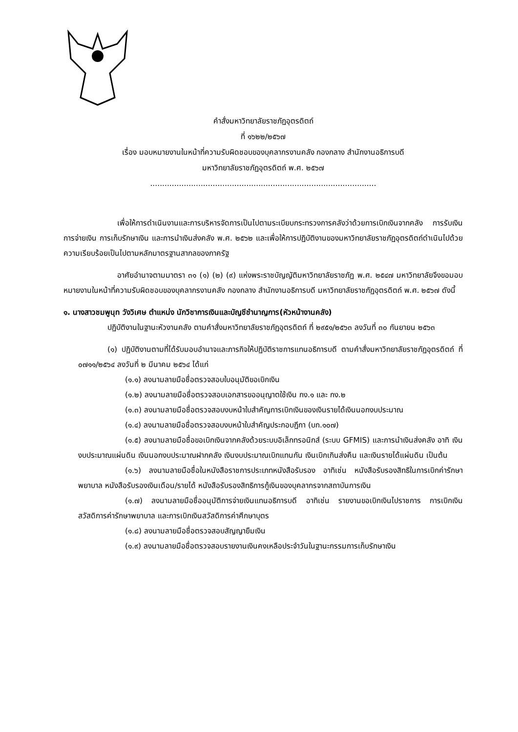คำสั่งมหาวิทยาลัยราชภัฏอุตรดิตถ์
ที่ ๑๖๒๒/๒๕๖๗
เรื่อง มอบหมายงานในหน้าที่ความรับผิดชอบของบุคลากรงานคลัง กองกลาง สำนักงานอธิการบดี
มหาวิทยาลัยราชภัฏอุตรดิตถ์ พ.ศ. ๒๕๖๗
..............................................................................................
เพื่อให้การดำเนินงานและการบริหารจัดการเป็นไปตามระเบียบกระทรวงการคลังว่าด้วยการเบิกเงินจากคลัง การรับเงิน การจ่ายเงิน การเก็บรักษาเงิน และการนำเงินส่งคลัง พ.ศ. ๒๕๖๒ และเพื่อให้การปฏิบัติงานของมหาวิทยาลัยราชภัฏอุตรดิตถ์ดำเนินไปด้วยความเรียบร้อยเป็นไปตามหลักมาตรฐานสากลของภาครัฐ
อาศัยอำนาจตามมาตรา ๓๑ (๑) (๒) (๙) แห่งพระราชบัญญัติมหาวิทยาลัยราชภัฏ พ.ศ. ๒๕๔๗ มหาวิทยาลัยจึงขอมอบหมายงานในหน้าที่ความรับผิดชอบของบุคลากรงานคลัง กองกลาง สำนักงานอธิการบดี มหาวิทยาลัยราชภัฏอุตรดิตถ์ พ.ศ. ๒๕๖๗ ดังนี้
๑. นางสาวชมพูนุท วังวิเศษ ตำแหน่ง นักวิชาการเงินและบัญชีชำนาญการ(หัวหน้างานคลัง)
ปฏิบัติงานในฐานะหัวงานคลัง ตามคำสั่งมหาวิทยาลัยราชภัฏอุตรดิตถ์ ที่ ๒๙๕๑/๒๕๖๓ ลงวันที่ ๓๐ กันยายน ๒๕๖๓
(๑) ปฏิบัติงานตามที่ได้รับมอบอำนาจและภารกิจให้ปฏิบัติราชการแทนอธิการบดี ตามคำสั่งมหาวิทยาลัยราชภัฏอุตรดิตถ์ ที่ ๐๗๑๑/๒๕๖๔ ลงวันที่ ๒ มีนาคม ๒๕๖๔ ได้แก่
(๑.๑) ลงนามลายมือชื่อตรวจสอบใบอนุมัติขอเบิกเงิน
(๑.๒) ลงนามลายมือชื่อตรวจสอบเอกสารขออนุญาตใช้เงิน กง.๑ และ กง.๒
(๑.๓) ลงนามลายมือชื่อตรวจสอบงบหน้าใบสำคัญการเบิกเงินของเงินรายได้เงินนอกงบประมาณ
(๑.๔) ลงนามลายมือชื่อตรวจสอบงบหน้าใบสำคัญประกอบฎีกา (บก.๑๐๗)
(๑.๕) ลงนามลายมือชื่อขอเบิกเงินจากคลังด้วยระบบอิเล็กทรอนิกส์ (ระบบ GFMIS) และการนำเงินส่งคลัง อาทิ เงินงบประมาณแผ่นดิน เงินนอกงบประมาณฝากคลัง เงินงบประมาณเบิกแทนกัน เงินเบิกเกินส่งคืน และเงินรายได้แผ่นดิน เป็นต้น
(๑.๖) ลงนามลายมือชื่อในหนังสือราชการประเภทหนังสือรับรอง อาทิเช่น หนังสือรับรองสิทธิในการเบิกค่ารักษาพยาบาล หนังสือรับรองเงินเดือน/รายได้ หนังสือรับรองสิทธิการกู้เงินของบุคลากรจากสถาบันการเงิน
(๑.๗) ลงนามลายมือชื่ออนุมัติการจ่ายเงินแทนอธิการบดี อาทิเช่น รายงานขอเบิกเงินไปราชการ การเบิกเงินสวัสดิการค่ารักษาพยาบาล และการเบิกเงินสวัสดิการค่าศึกษาบุตร
(๑.๘) ลงนามลายมือชื่อตรวจสอบสัญญายืมเงิน
(๑.๙) ลงนามลายมือชื่อตรวจสอบรายงานเงินคงเหลือประจำวันในฐานะกรรมการเก็บรักษาเงิน